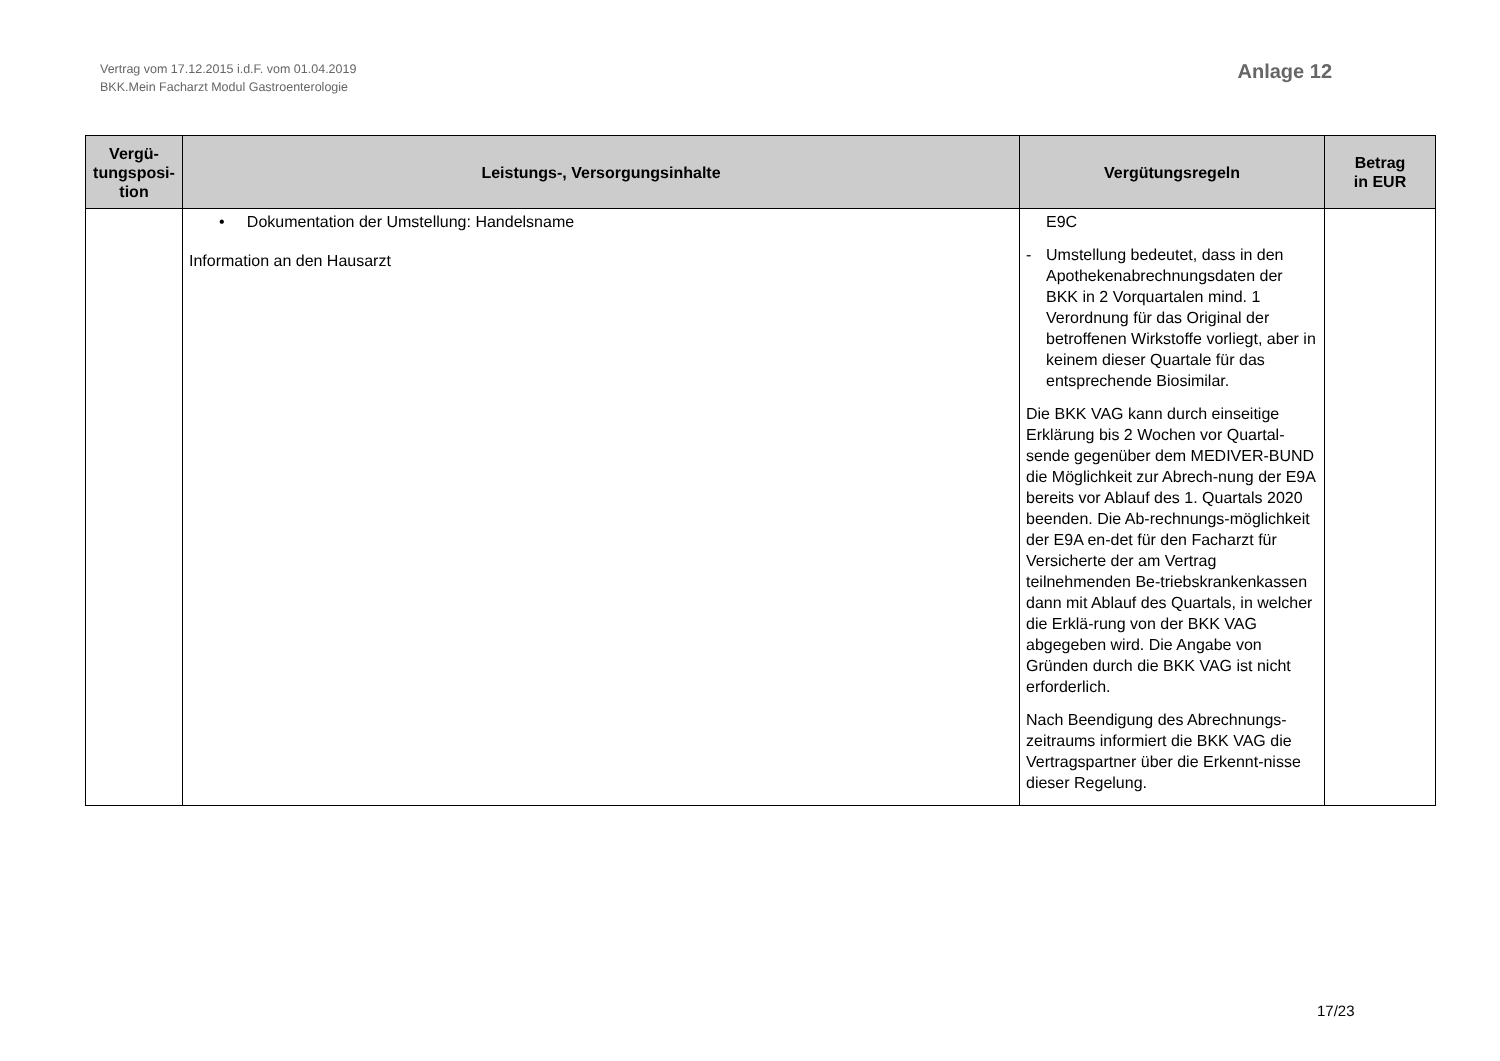Vertrag vom 17.12.2015 i.d.F. vom 01.04.2019
BKK.Mein Facharzt Modul Gastroenterologie
Anlage 12
| Vergü- tungsposi- tion | Leistungs-, Versorgungsinhalte | Vergütungsregeln | Betrag in EUR |
| --- | --- | --- | --- |
| | • Dokumentation der Umstellung: Handelsname Information an den Hausarzt | E9C - Umstellung bedeutet, dass in den Apothekenabrechnungsdaten der BKK in 2 Vorquartalen mind. 1 Verordnung für das Original der betroffenen Wirkstoffe vorliegt, aber in keinem dieser Quartale für das entsprechende Biosimilar. Die BKK VAG kann durch einseitige Erklärung bis 2 Wochen vor Quartal-sende gegenüber dem MEDIVER-BUND die Möglichkeit zur Abrech-nung der E9A bereits vor Ablauf des 1. Quartals 2020 beenden. Die Ab-rechnungs-möglichkeit der E9A en-det für den Facharzt für Versicherte der am Vertrag teilnehmenden Be-triebskrankenkassen dann mit Ablauf des Quartals, in welcher die Erklä-rung von der BKK VAG abgegeben wird. Die Angabe von Gründen durch die BKK VAG ist nicht erforderlich. Nach Beendigung des Abrechnungs-zeitraums informiert die BKK VAG die Vertragspartner über die Erkennt-nisse dieser Regelung. | |
17/23